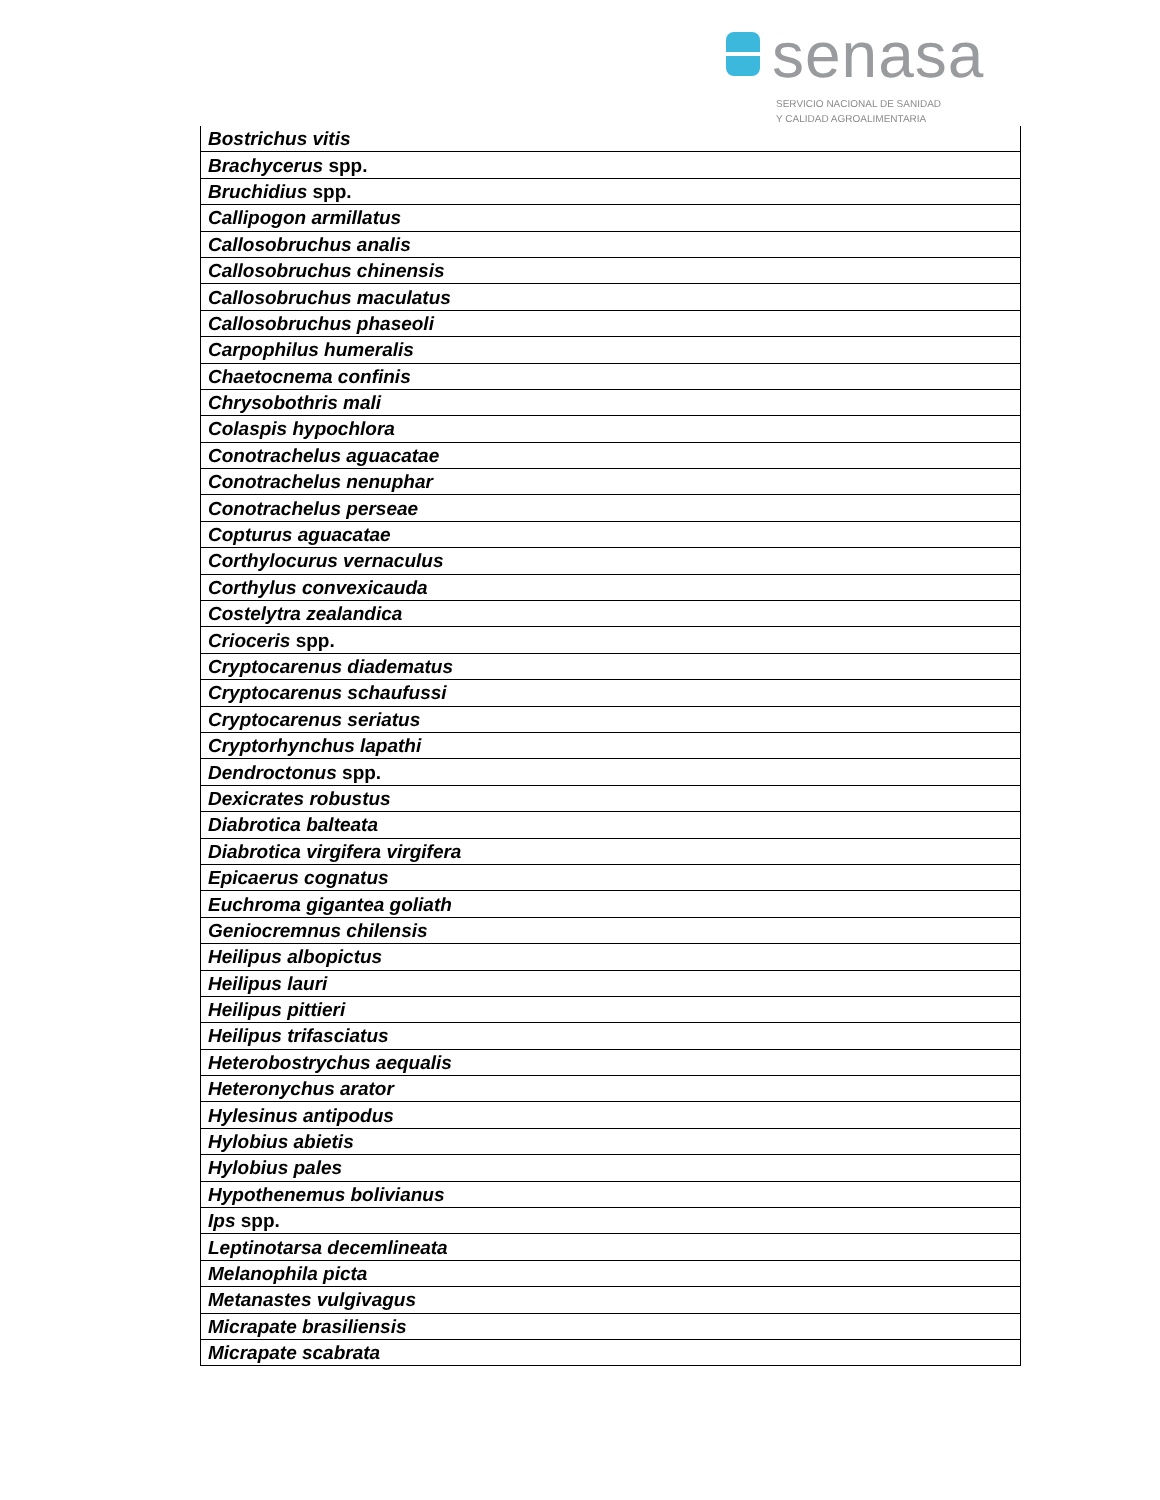senasa
SERVICIO NACIONAL DE SANIDAD
Y CALIDAD AGROALIMENTARIA
| Bostrichus vitis |
| Brachycerus spp. |
| Bruchidius spp. |
| Callipogon armillatus |
| Callosobruchus analis |
| Callosobruchus chinensis |
| Callosobruchus maculatus |
| Callosobruchus phaseoli |
| Carpophilus humeralis |
| Chaetocnema confinis |
| Chrysobothris mali |
| Colaspis hypochlora |
| Conotrachelus aguacatae |
| Conotrachelus nenuphar |
| Conotrachelus perseae |
| Copturus aguacatae |
| Corthylocurus vernaculus |
| Corthylus convexicauda |
| Costelytra zealandica |
| Crioceris spp. |
| Cryptocarenus diadematus |
| Cryptocarenus schaufussi |
| Cryptocarenus seriatus |
| Cryptorhynchus lapathi |
| Dendroctonus spp. |
| Dexicrates robustus |
| Diabrotica balteata |
| Diabrotica virgifera virgifera |
| Epicaerus cognatus |
| Euchroma gigantea goliath |
| Geniocremnus chilensis |
| Heilipus albopictus |
| Heilipus lauri |
| Heilipus pittieri |
| Heilipus trifasciatus |
| Heterobostrychus aequalis |
| Heteronychus arator |
| Hylesinus antipodus |
| Hylobius abietis |
| Hylobius pales |
| Hypothenemus bolivianus |
| Ips spp. |
| Leptinotarsa decemlineata |
| Melanophila picta |
| Metanastes vulgivagus |
| Micrapate brasiliensis |
| Micrapate scabrata |